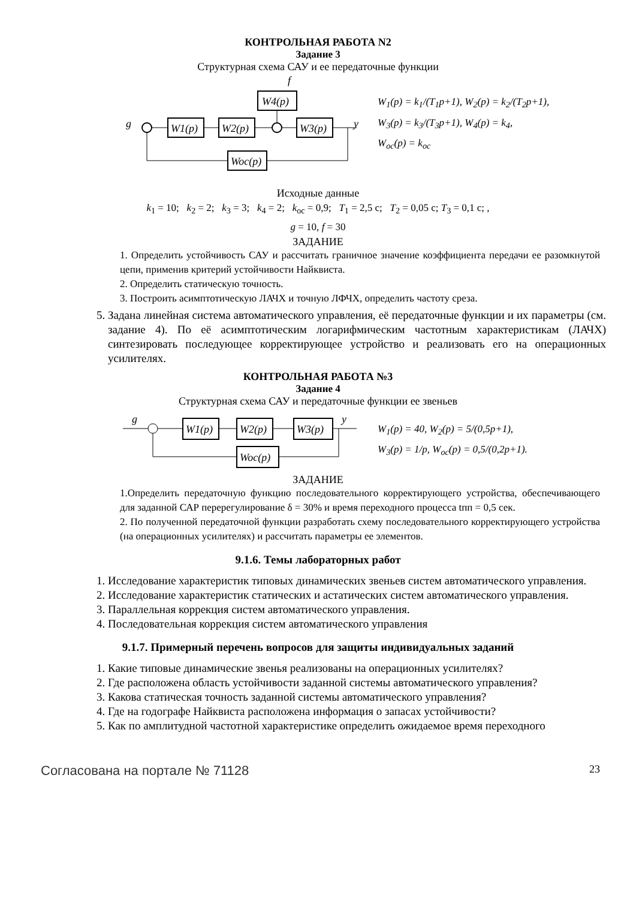КОНТРОЛЬНАЯ РАБОТА N2
Задание 3
Структурная схема САУ и ее передаточные функции
W4(p)
f
g
y
W1(p)
W2(p)
W3(p)
Woc(p)
W<sub>1</sub>(p) = k<sub>1</sub>/(T<sub>1</sub>p+1), W<sub>2</sub>(p) = k<sub>2</sub>/(T<sub>2</sub>p+1),
W<sub>3</sub>(p) = k<sub>3</sub>/(T<sub>3</sub>p+1), W<sub>4</sub>(p) = k<sub>4</sub>,
W<sub>oc</sub>(p) = k<sub>oc</sub>
Исходные данные
k<sub>1</sub> = 10; k<sub>2</sub> = 2; k<sub>3</sub> = 3; k<sub>4</sub> = 2; k<sub>oc</sub> = 0,9; T<sub>1</sub> = 2,5 с; T<sub>2</sub> = 0,05 с; T<sub>3</sub> = 0,1 с; ,
g = 10, f = 30
ЗАДАНИЕ
1. Определить устойчивость САУ и рассчитать граничное значение коэффициента передачи ее разомкнутой цепи, применив критерий устойчивости Найквиста.
2. Определить статическую точность.
3. Построить асимптотическую ЛАЧХ и точную ЛФЧХ, определить частоту среза.
5. Задана линейная система автоматического управления, её передаточные функции и их параметры (см. задание 4). По её асимптотическим логарифмическим частотным характеристикам (ЛАЧХ) синтезировать последующее корректирующее устройство и реализовать его на операционных усилителях.
КОНТРОЛЬНАЯ РАБОТА №3
Задание 4
Структурная схема САУ и передаточные функции ее звеньев
g
y
W1(p)
W2(p)
W3(p)
Woc(p)
W<sub>1</sub>(p) = 40, W<sub>2</sub>(p) = 5/(0,5p+1),
W<sub>3</sub>(p) = 1/p, W<sub>oc</sub>(p) = 0,5/(0,2p+1).
ЗАДАНИЕ
1.Определить передаточную функцию последовательного корректирующего устройства, обеспечивающего для заданной САР перерегулирование δ = 30% и время переходного процесса tпп = 0,5 сек.
2. По полученной передаточной функции разработать схему последовательного корректирующего устройства (на операционных усилителях) и рассчитать параметры ее элементов.
9.1.6. Темы лабораторных работ
1. Исследование характеристик типовых динамических звеньев систем автоматического управления.
2. Исследование характеристик статических и астатических систем автоматического управления.
3. Параллельная коррекция систем автоматического управления.
4. Последовательная коррекция систем автоматического управления
9.1.7. Примерный перечень вопросов для защиты индивидуальных заданий
1. Какие типовые динамические звенья реализованы на операционных усилителях?
2. Где расположена область устойчивости заданной системы автоматического управления?
3. Какова статическая точность заданной системы автоматического управления?
4. Где на годографе Найквиста расположена информация о запасах устойчивости?
5. Как по амплитудной частотной характеристике определить ожидаемое время переходного
Согласована на портале № 71128 23